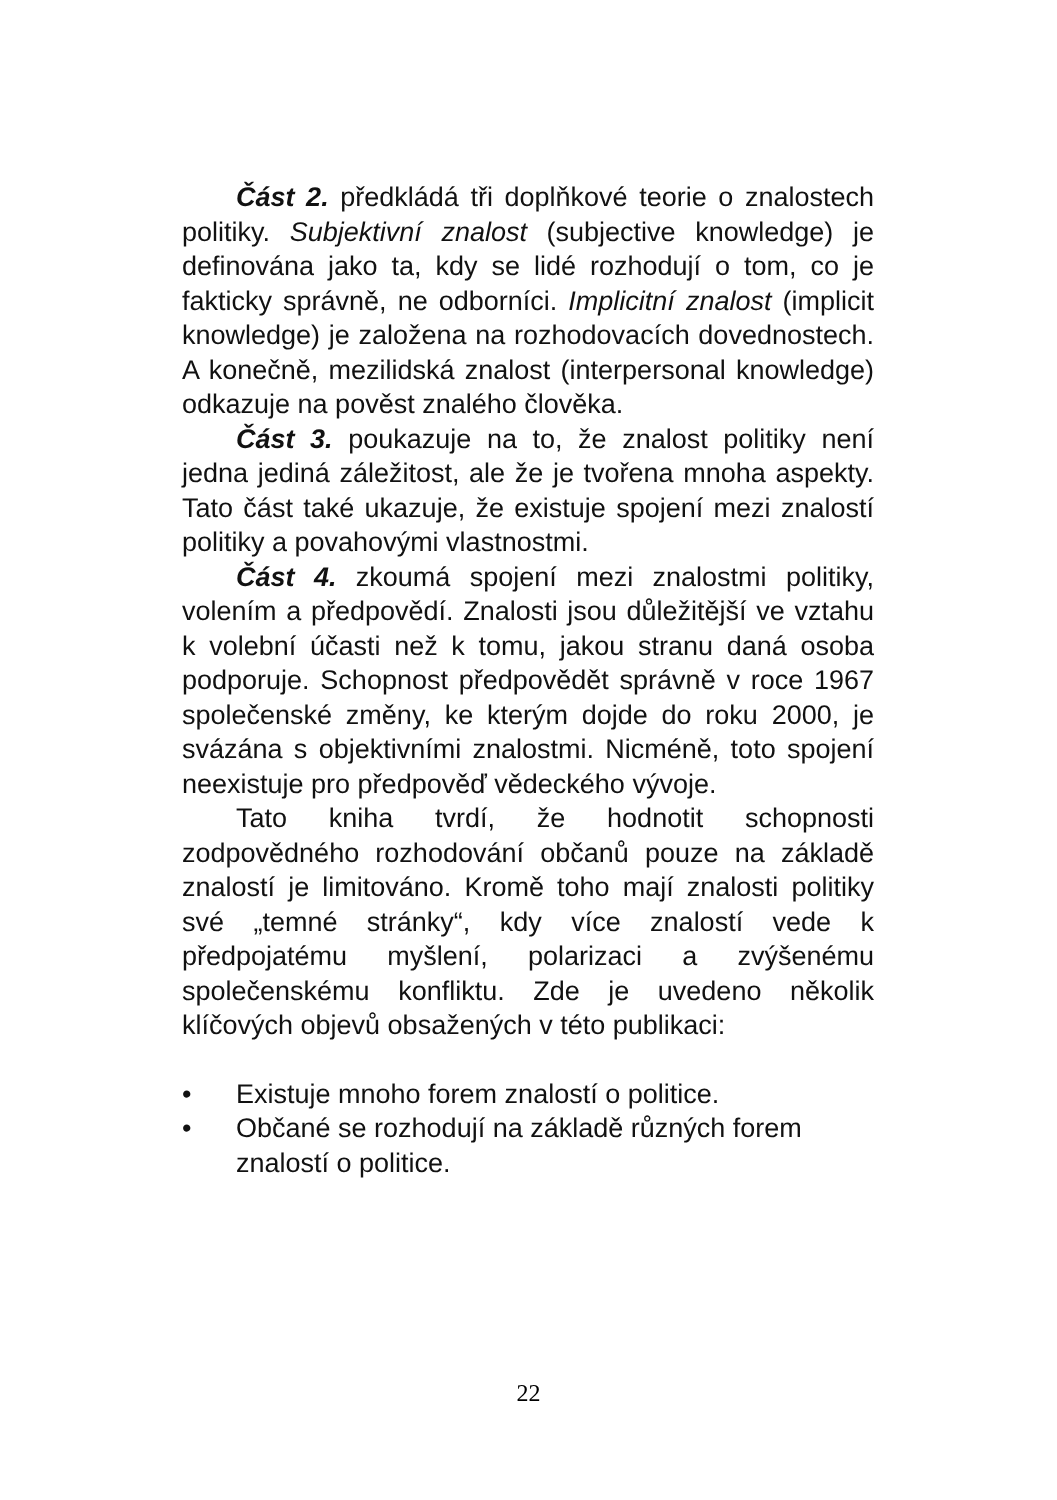Část 2. předkládá tři doplňkové teorie o znalostech politiky. Subjektivní znalost (subjective knowledge) je definována jako ta, kdy se lidé rozhodují o tom, co je fakticky správně, ne odborníci. Implicitní znalost (implicit knowledge) je založena na rozhodovacích dovednostech. A konečně, mezilidská znalost (interpersonal knowledge) odkazuje na pověst znalého člověka.
Část 3. poukazuje na to, že znalost politiky není jedna jediná záležitost, ale že je tvořena mnoha aspekty. Tato část také ukazuje, že existuje spojení mezi znalostí politiky a povahovými vlastnostmi.
Část 4. zkoumá spojení mezi znalostmi politiky, volením a předpovědí. Znalosti jsou důležitější ve vztahu k volební účasti než k tomu, jakou stranu daná osoba podporuje. Schopnost předpovědět správně v roce 1967 společenské změny, ke kterým dojde do roku 2000, je svázána s objektivními znalostmi. Nicméně, toto spojení neexistuje pro předpověď vědeckého vývoje.
Tato kniha tvrdí, že hodnotit schopnosti zodpovědného rozhodování občanů pouze na základě znalostí je limitováno. Kromě toho mají znalosti politiky své „temné stránky“, kdy více znalostí vede k předpojatému myšlení, polarizaci a zvýšenému společenskému konfliktu. Zde je uvedeno několik klíčových objevů obsažených v této publikaci:
• Existuje mnoho forem znalostí o politice.
• Občané se rozhodují na základě různých forem znalostí o politice.
22